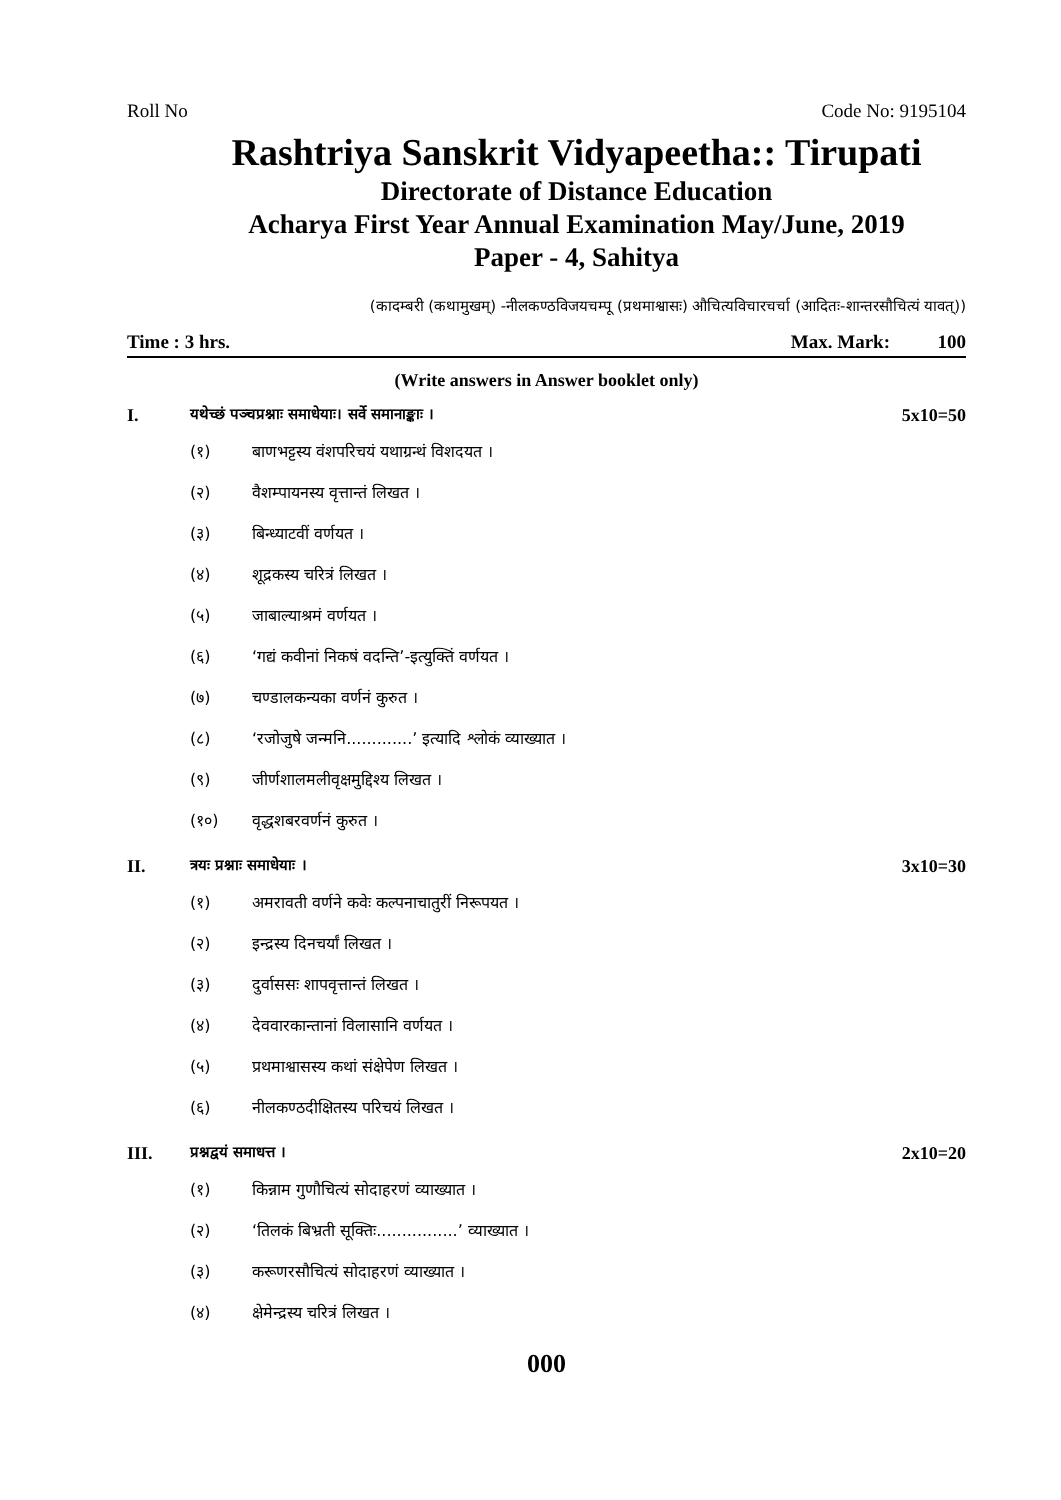Roll No Code No: 9195104
Rashtriya Sanskrit Vidyapeetha:: Tirupati
Directorate of Distance Education
Acharya First Year Annual Examination May/June, 2019
Paper - 4, Sahitya
(कादम्बरी (कथामुखम्) -नीलकण्ठविजयचम्पू (प्रथमाश्वासः) औचित्यविचारचर्चा (आदितः-शान्तरसौचित्यं यावत्))
Time : 3 hrs. Max. Mark: 100
(Write answers in Answer booklet only)
I. यथेच्छं पञ्चप्रश्नाः समाधेयाः। सर्वे समानाङ्काः । 5x10=50
(१) बाणभट्टस्य वंशपरिचयं यथाग्रन्थं विशदयत ।
(२) वैशम्पायनस्य वृत्तान्तं लिखत ।
(३) बिन्ध्याटवीं वर्णयत ।
(४) शूद्रकस्य चरित्रं लिखत ।
(५) जाबाल्याश्रमं वर्णयत ।
(६) ‘गद्यं कवीनां निकषं वदन्ति’-इत्युक्तिं वर्णयत ।
(७) चण्डालकन्यका वर्णनं कुरुत ।
(८) ‘रजोजुषे जन्मनि.............’ इत्यादि श्लोकं व्याख्यात ।
(९) जीर्णशालमलीवृक्षमुद्दिश्य लिखत ।
(१०) वृद्धशबरवर्णनं कुरुत ।
II. त्रयः प्रश्नाः समाधेयाः । 3x10=30
(१) अमरावती वर्णने कवेः कल्पनाचातुरीं निरूपयत ।
(२) इन्द्रस्य दिनचर्यां लिखत ।
(३) दुर्वाससः शापवृत्तान्तं लिखत ।
(४) देववारकान्तानां विलासानि वर्णयत ।
(५) प्रथमाश्वासस्य कथां संक्षेपेण लिखत ।
(६) नीलकण्ठदीक्षितस्य परिचयं लिखत ।
III. प्रश्नद्वयं समाधत्त । 2x10=20
(१) किन्नाम गुणौचित्यं सोदाहरणं व्याख्यात ।
(२) ‘तिलकं बिभ्रती सूक्तिः................’ व्याख्यात ।
(३) करूणरसौचित्यं सोदाहरणं व्याख्यात ।
(४) क्षेमेन्द्रस्य चरित्रं लिखत ।
000